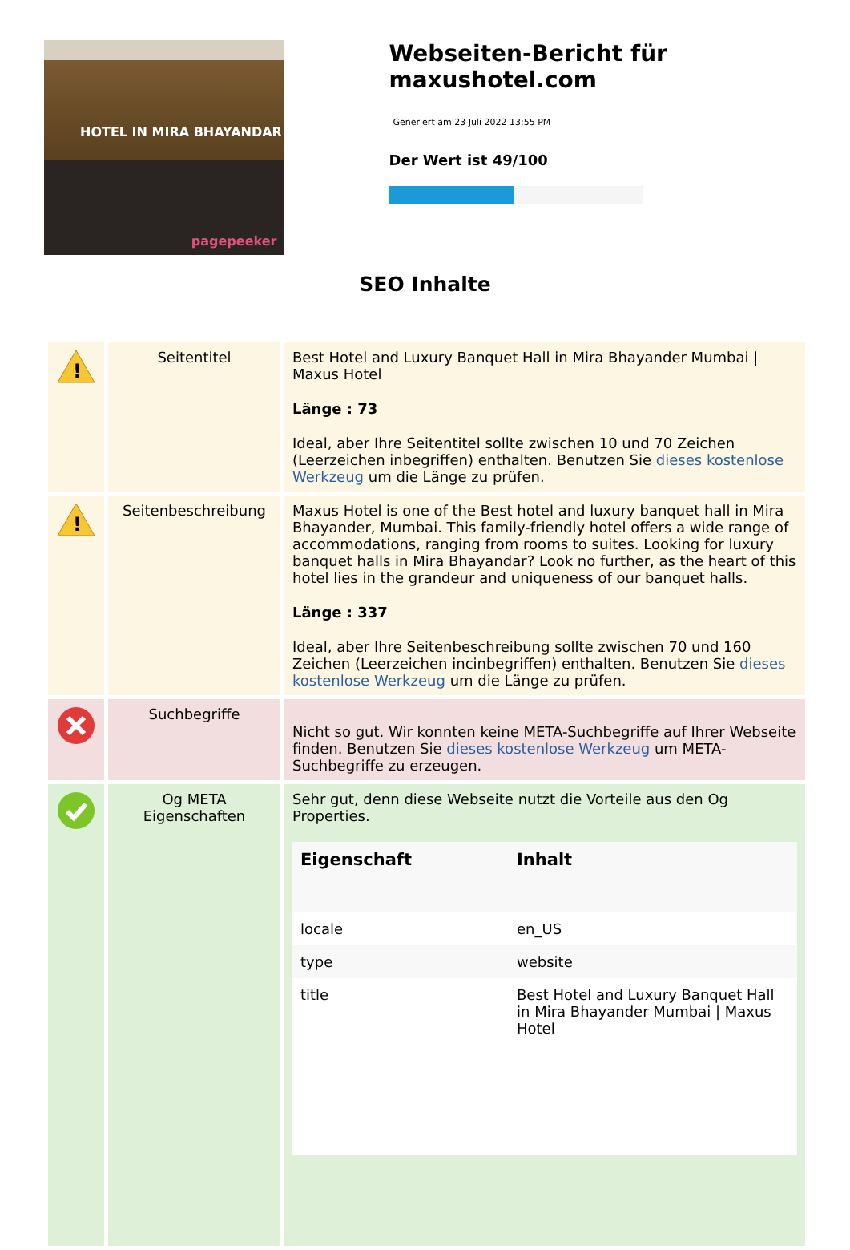HOTEL IN MIRA BHAYANDAR
pagepeeker
Webseiten-Bericht für maxushotel.com
Generiert am 23 Juli 2022 13:55 PM
Der Wert ist 49/100
SEO Inhalte
| ! | Seitentitel | Best Hotel and Luxury Banquet Hall in Mira Bhayander Mumbai / Maxus Hotel Länge : 73 Ideal, aber Ihre Seitentitel sollte zwischen 10 und 70 Zeichen (Leerzeichen inbegriffen) enthalten. Benutzen Sie dieses kostenlose Werkzeug um die Länge zu prüfen. |
| ! | Seitenbeschreibung | Maxus Hotel is one of the Best hotel and luxury banquet hall in Mira Bhayander, Mumbai. This family-friendly hotel offers a wide range of accommodations, ranging from rooms to suites. Looking for luxury banquet halls in Mira Bhayandar? Look no further, as the heart of this hotel lies in the grandeur and uniqueness of our banquet halls. Länge : 337 Ideal, aber Ihre Seitenbeschreibung sollte zwischen 70 und 160 Zeichen (Leerzeichen incinbegriffen) enthalten. Benutzen Sie dieses kostenlose Werkzeug um die Länge zu prüfen. |
| | Suchbegriffe | Nicht so gut. Wir konnten keine META-Suchbegriffe auf Ihrer Webseite finden. Benutzen Sie dieses kostenlose Werkzeug um META-Suchbegriffe zu erzeugen. |
| | Og META Eigenschaften | Sehr gut, denn diese Webseite nutzt die Vorteile aus den Og Properties. / Eigenschaft / Inhalt / / --- / --- / / locale / en_US / / type / website / / title / Best Hotel and Luxury Banquet Hall in Mira Bhayander Mumbai / Maxus Hotel / |